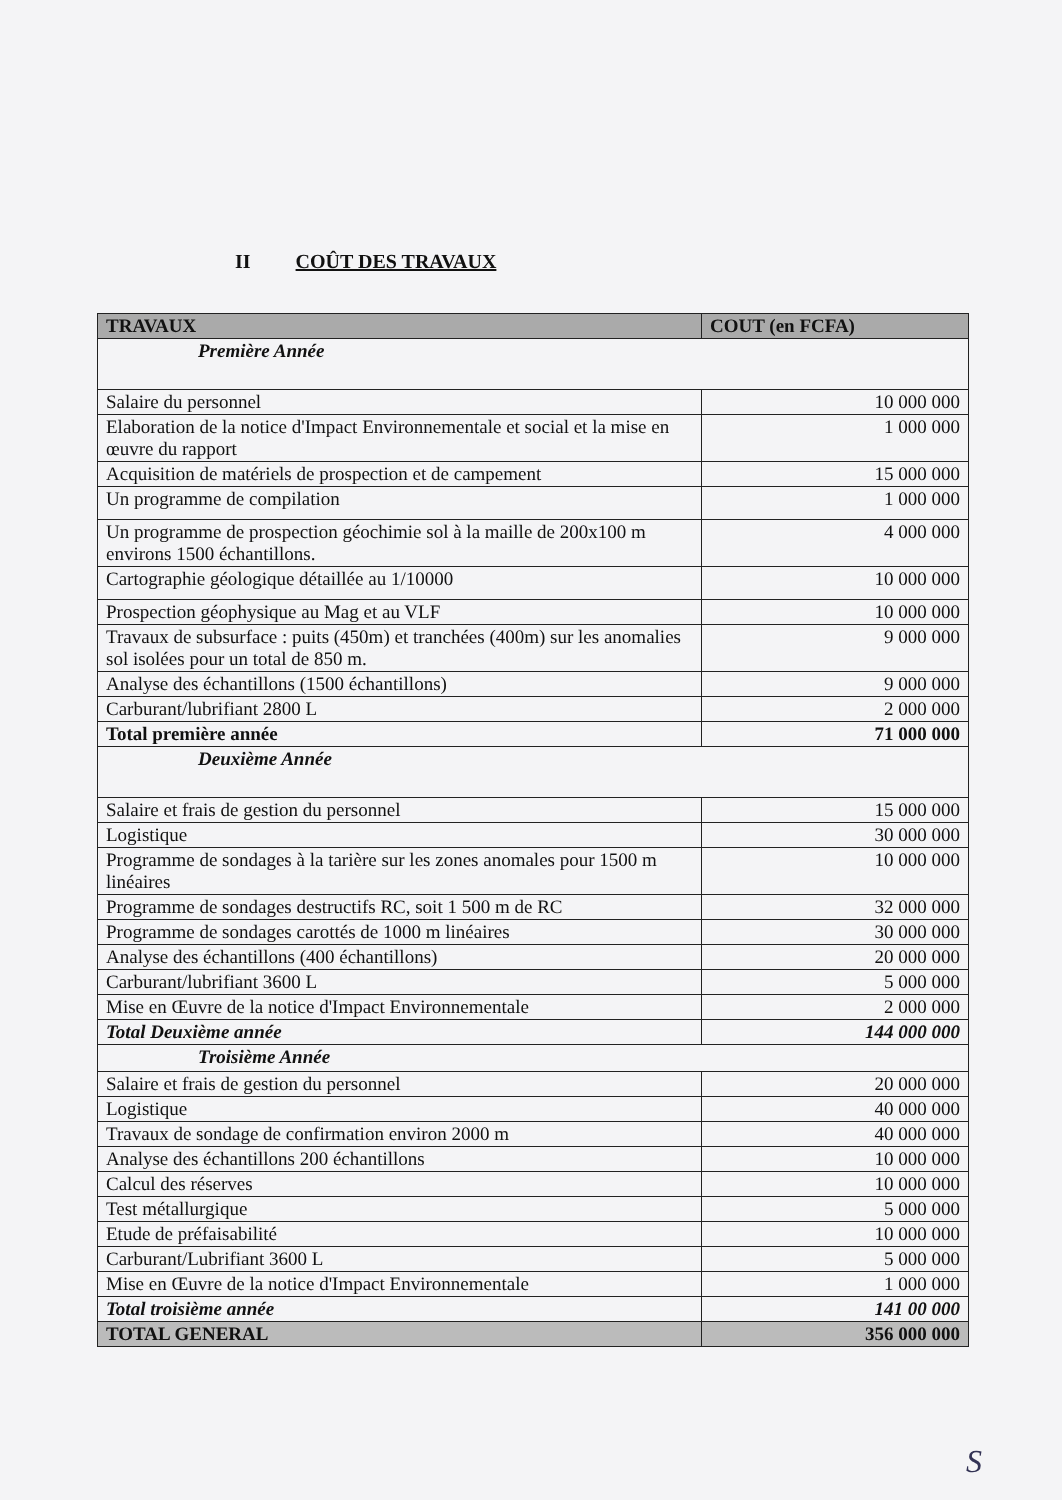II COÛT DES TRAVAUX
| TRAVAUX | COUT (en FCFA) |
| --- | --- |
| Première Année | |
| Salaire du personnel | 10 000 000 |
| Elaboration de la notice d'Impact Environnementale et social et la mise en œuvre du rapport | 1 000 000 |
| Acquisition de matériels de prospection et de campement | 15 000 000 |
| Un programme de compilation | 1 000 000 |
| Un programme de prospection géochimie sol à la maille de 200x100 m environs 1500 échantillons. | 4 000 000 |
| Cartographie géologique détaillée au 1/10000 | 10 000 000 |
| Prospection géophysique au Mag et au VLF | 10 000 000 |
| Travaux de subsurface : puits (450m) et tranchées (400m) sur les anomalies sol isolées pour un total de 850 m. | 9 000 000 |
| Analyse des échantillons (1500 échantillons) | 9 000 000 |
| Carburant/lubrifiant 2800 L | 2 000 000 |
| Total première année | 71 000 000 |
| Deuxième Année | |
| Salaire et frais de gestion du personnel | 15 000 000 |
| Logistique | 30 000 000 |
| Programme de sondages à la tarière sur les zones anomales pour 1500 m linéaires | 10 000 000 |
| Programme de sondages destructifs RC, soit 1 500 m de RC | 32 000 000 |
| Programme de sondages carottés de 1000 m linéaires | 30 000 000 |
| Analyse des échantillons (400 échantillons) | 20 000 000 |
| Carburant/lubrifiant 3600 L | 5 000 000 |
| Mise en Œuvre de la notice d'Impact Environnementale | 2 000 000 |
| Total Deuxième année | 144 000 000 |
| Troisième Année | |
| Salaire et frais de gestion du personnel | 20 000 000 |
| Logistique | 40 000 000 |
| Travaux de sondage de confirmation environ 2000 m | 40 000 000 |
| Analyse des échantillons 200 échantillons | 10 000 000 |
| Calcul des réserves | 10 000 000 |
| Test métallurgique | 5 000 000 |
| Etude de préfaisabilité | 10 000 000 |
| Carburant/Lubrifiant 3600 L | 5 000 000 |
| Mise en Œuvre de la notice d'Impact Environnementale | 1 000 000 |
| Total troisième année | 141 00 000 |
| TOTAL GENERAL | 356 000 000 |
S